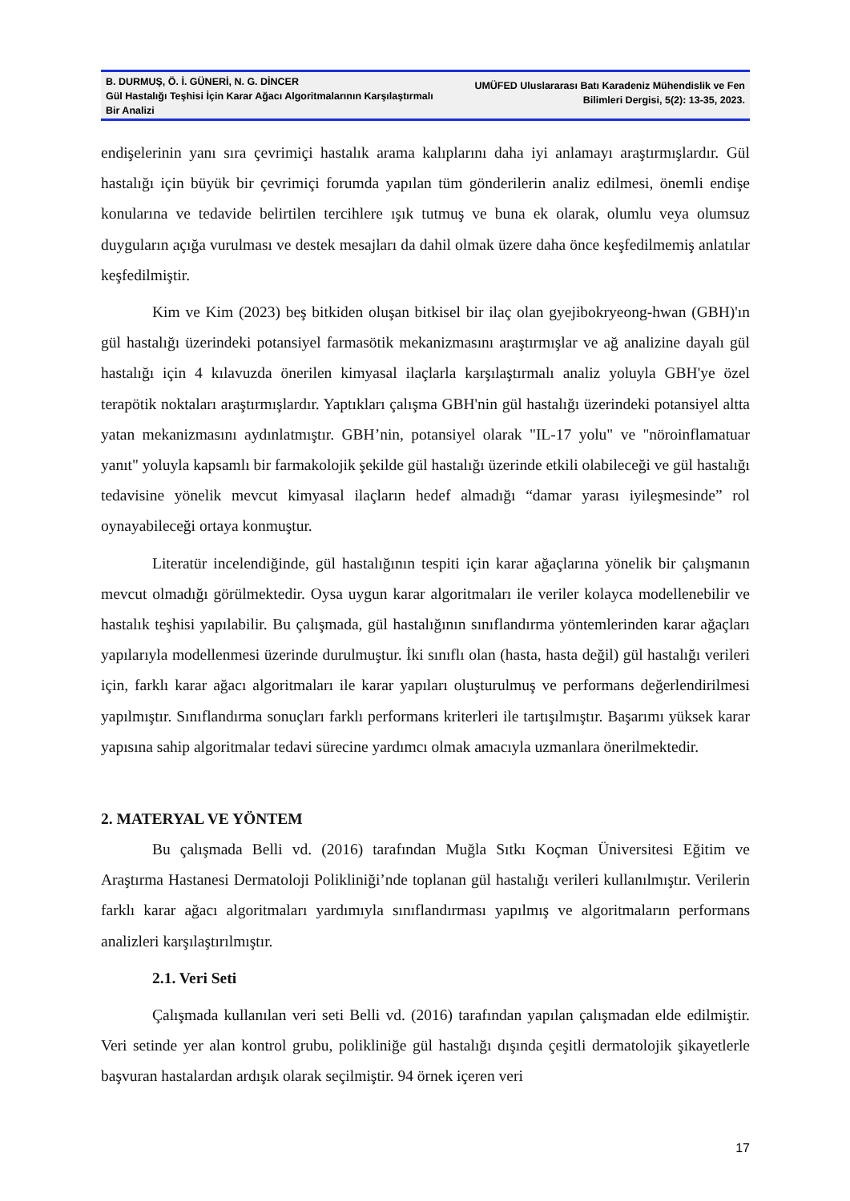B. DURMUŞ, Ö. İ. GÜNERİ, N. G. DİNCER
Gül Hastalığı Teşhisi İçin Karar Ağacı Algoritmalarının Karşılaştırmalı Bir Analizi
UMÜFED Uluslararası Batı Karadeniz Mühendislik ve Fen Bilimleri Dergisi, 5(2): 13-35, 2023.
endişelerinin yanı sıra çevrimiçi hastalık arama kalıplarını daha iyi anlamayı araştırmışlardır. Gül hastalığı için büyük bir çevrimiçi forumda yapılan tüm gönderilerin analiz edilmesi, önemli endişe konularına ve tedavide belirtilen tercihlere ışık tutmuş ve buna ek olarak, olumlu veya olumsuz duyguların açığa vurulması ve destek mesajları da dahil olmak üzere daha önce keşfedilmemiş anlatılar keşfedilmiştir.
Kim ve Kim (2023) beş bitkiden oluşan bitkisel bir ilaç olan gyejibokryeong-hwan (GBH)'ın gül hastalığı üzerindeki potansiyel farmasötik mekanizmasını araştırmışlar ve ağ analizine dayalı gül hastalığı için 4 kılavuzda önerilen kimyasal ilaçlarla karşılaştırmalı analiz yoluyla GBH'ye özel terapötik noktaları araştırmışlardır. Yaptıkları çalışma GBH'nin gül hastalığı üzerindeki potansiyel altta yatan mekanizmasını aydınlatmıştır. GBH’nin, potansiyel olarak "IL-17 yolu" ve "nöroinflamatuar yanıt" yoluyla kapsamlı bir farmakolojik şekilde gül hastalığı üzerinde etkili olabileceği ve gül hastalığı tedavisine yönelik mevcut kimyasal ilaçların hedef almadığı “damar yarası iyileşmesinde” rol oynayabileceği ortaya konmuştur.
Literatür incelendiğinde, gül hastalığının tespiti için karar ağaçlarına yönelik bir çalışmanın mevcut olmadığı görülmektedir. Oysa uygun karar algoritmaları ile veriler kolayca modellenebilir ve hastalık teşhisi yapılabilir. Bu çalışmada, gül hastalığının sınıflandırma yöntemlerinden karar ağaçları yapılarıyla modellenmesi üzerinde durulmuştur. İki sınıflı olan (hasta, hasta değil) gül hastalığı verileri için, farklı karar ağacı algoritmaları ile karar yapıları oluşturulmuş ve performans değerlendirilmesi yapılmıştır. Sınıflandırma sonuçları farklı performans kriterleri ile tartışılmıştır. Başarımı yüksek karar yapısına sahip algoritmalar tedavi sürecine yardımcı olmak amacıyla uzmanlara önerilmektedir.
2. MATERYAL VE YÖNTEM
Bu çalışmada Belli vd. (2016) tarafından Muğla Sıtkı Koçman Üniversitesi Eğitim ve Araştırma Hastanesi Dermatoloji Polikliniği’nde toplanan gül hastalığı verileri kullanılmıştır. Verilerin farklı karar ağacı algoritmaları yardımıyla sınıflandırması yapılmış ve algoritmaların performans analizleri karşılaştırılmıştır.
2.1. Veri Seti
Çalışmada kullanılan veri seti Belli vd. (2016) tarafından yapılan çalışmadan elde edilmiştir. Veri setinde yer alan kontrol grubu, polikliniğe gül hastalığı dışında çeşitli dermatolojik şikayetlerle başvuran hastalardan ardışık olarak seçilmiştir. 94 örnek içeren veri
17